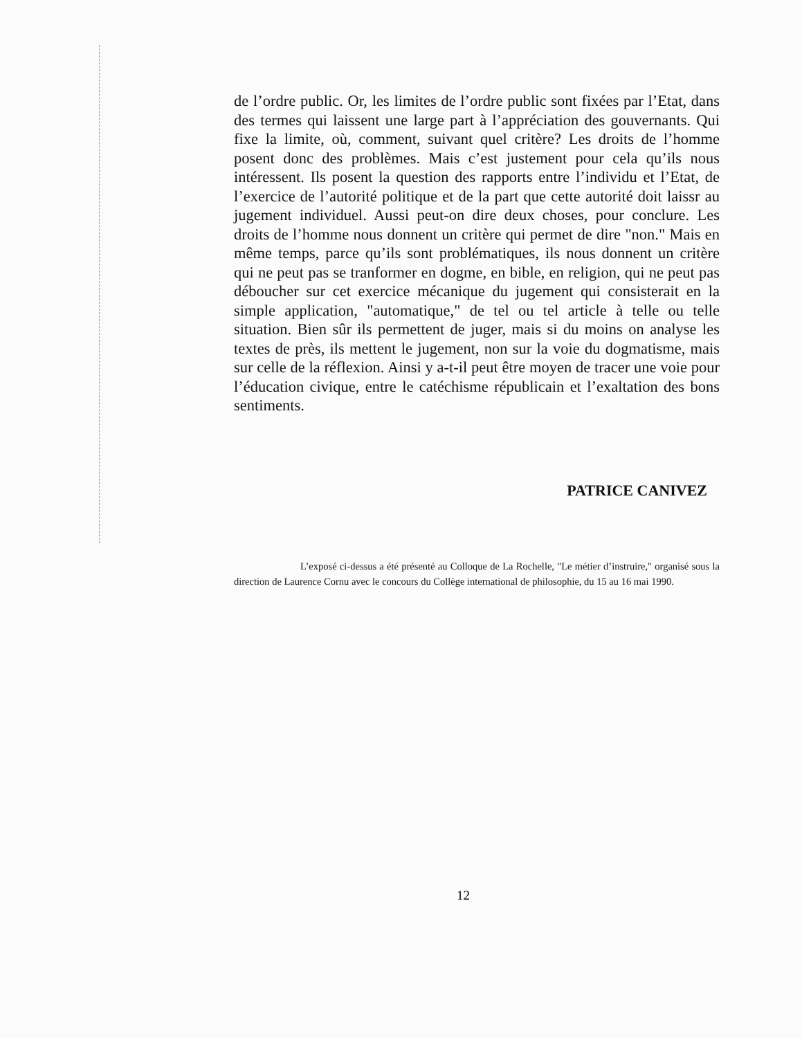de l’ordre public. Or, les limites de l’ordre public sont fixées par l’Etat, dans des termes qui laissent une large part à l’appréciation des gouvernants. Qui fixe la limite, où, comment, suivant quel critère? Les droits de l’homme posent donc des problèmes. Mais c’est justement pour cela qu’ils nous intéressent. Ils posent la question des rapports entre l’individu et l’Etat, de l’exercice de l’autorité politique et de la part que cette autorité doit laissr au jugement individuel. Aussi peut-on dire deux choses, pour conclure. Les droits de l’homme nous donnent un critère qui permet de dire "non." Mais en même temps, parce qu’ils sont problématiques, ils nous donnent un critère qui ne peut pas se tranformer en dogme, en bible, en religion, qui ne peut pas déboucher sur cet exercice mécanique du jugement qui consisterait en la simple application, "automatique," de tel ou tel article à telle ou telle situation. Bien sûr ils permettent de juger, mais si du moins on analyse les textes de près, ils mettent le jugement, non sur la voie du dogmatisme, mais sur celle de la réflexion. Ainsi y a-t-il peut être moyen de tracer une voie pour l’éducation civique, entre le catéchisme républicain et l’exaltation des bons sentiments.
PATRICE CANIVEZ
L’exposé ci-dessus a été présenté au Colloque de La Rochelle, "Le métier d’instruire," organisé sous la direction de Laurence Cornu avec le concours du Collège international de philosophie, du 15 au 16 mai 1990.
12